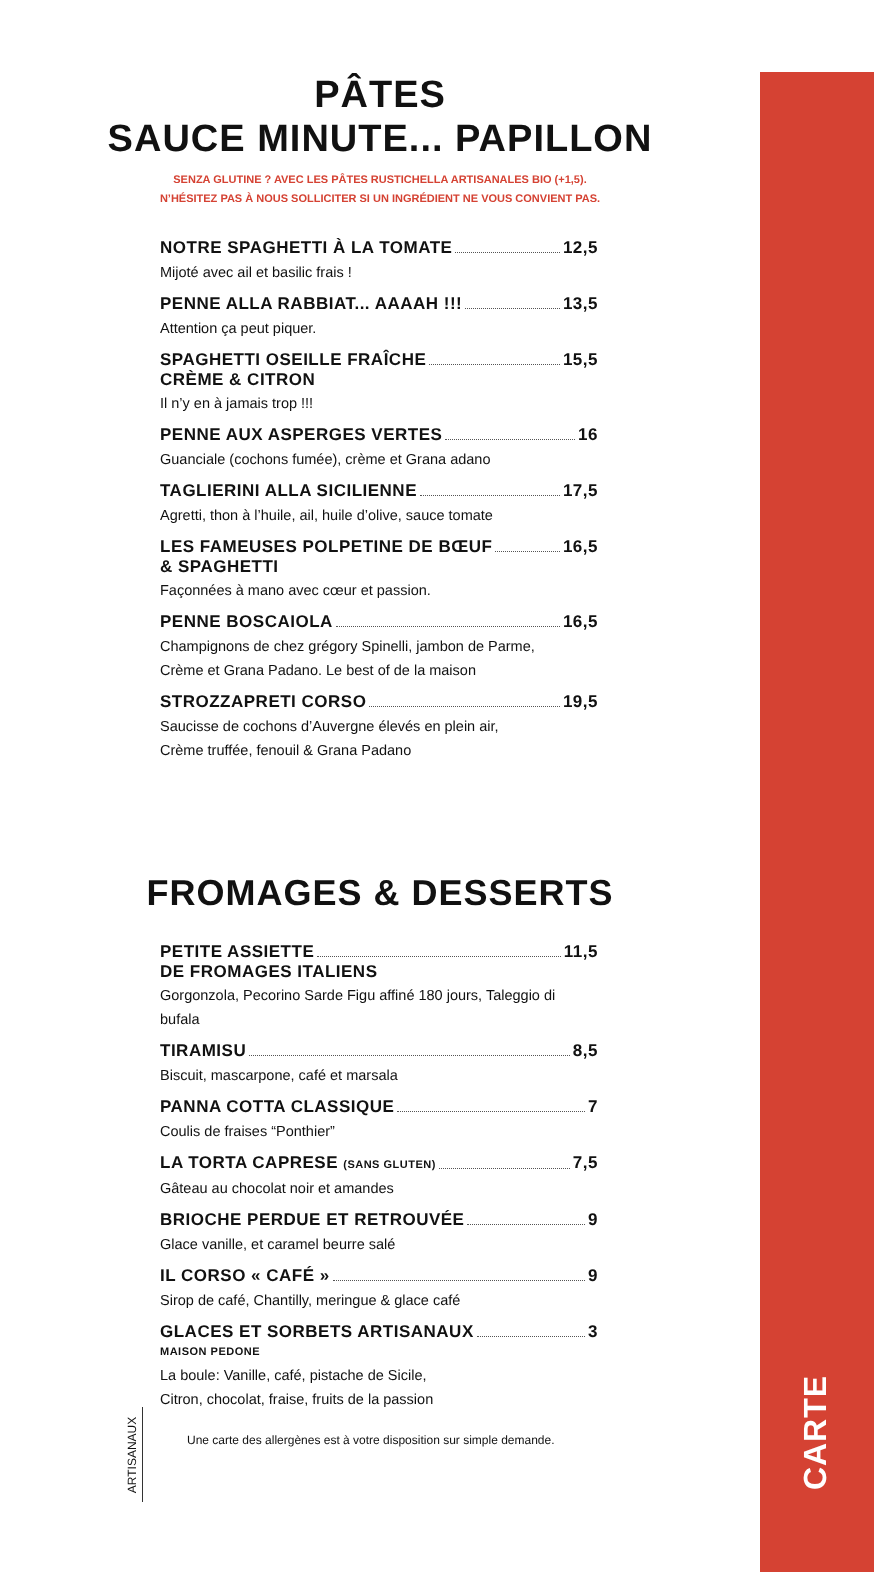CARTE
PÂTES
SAUCE MINUTE... PAPILLON
SENZA GLUTINE ? AVEC LES PÂTES RUSTICHELLA ARTISANALES BIO (+1,5).
N’HÉSITEZ PAS À NOUS SOLLICITER SI UN INGRÉDIENT NE VOUS CONVIENT PAS.
NOTRE SPAGHETTI À LA TOMATE 12,5
Mijoté avec ail et basilic frais !
PENNE ALLA RABBIAT... AAAAH !!! 13,5
Attention ça peut piquer.
SPAGHETTI OSEILLE FRAÎCHE 15,5
CRÈME & CITRON
Il n’y en à jamais trop !!!
PENNE AUX ASPERGES VERTES 16
Guanciale (cochons fumée), crème et Grana adano
TAGLIERINI ALLA SICILIENNE 17,5
Agretti, thon à l’huile, ail, huile d’olive, sauce tomate
LES FAMEUSES POLPETINE DE BŒUF 16,5
& SPAGHETTI
Façonnées à mano avec cœur et passion.
PENNE BOSCAIOLA 16,5
Champignons de chez grégory Spinelli, jambon de Parme,
Crème et Grana Padano. Le best of de la maison
STROZZAPRETI CORSO 19,5
Saucisse de cochons d’Auvergne élevés en plein air,
Crème truffée, fenouil & Grana Padano
FROMAGES & DESSERTS
PETITE ASSIETTE 11,5
DE FROMAGES ITALIENS
Gorgonzola, Pecorino Sarde Figu affiné 180 jours, Taleggio di bufala
TIRAMISU 8,5
Biscuit, mascarpone, café et marsala
PANNA COTTA CLASSIQUE 7
Coulis de fraises “Ponthier”
LA TORTA CAPRESE (SANS GLUTEN) 7,5
Gâteau au chocolat noir et amandes
BRIOCHE PERDUE ET RETROUVÉE 9
Glace vanille, et caramel beurre salé
IL CORSO « CAFÉ » 9
Sirop de café, Chantilly, meringue & glace café
GLACES ET SORBETS ARTISANAUX 3
MAISON PEDONE
La boule: Vanille, café, pistache de Sicile,
Citron, chocolat, fraise, fruits de la passion
Une carte des allergènes est à votre disposition sur simple demande.
ARTISANAUX